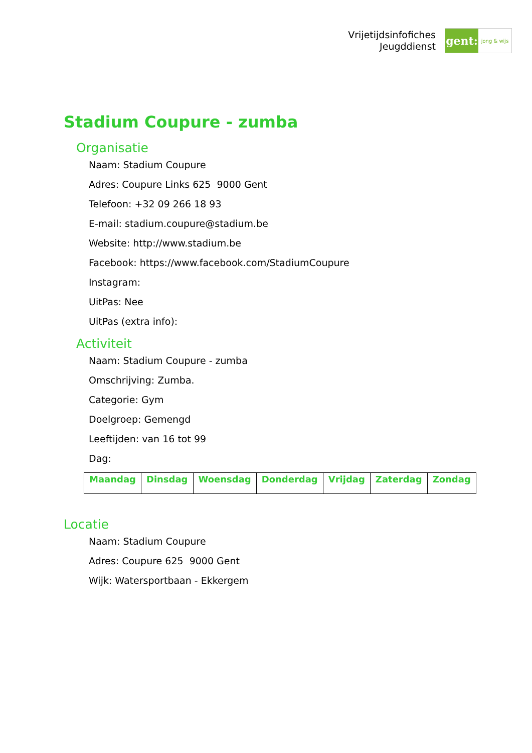Vrijetijdsinfofiches
Jeugddienst
gent:
jong & wijs
Stadium Coupure - zumba
Organisatie
Naam: Stadium Coupure
Adres: Coupure Links 625 9000 Gent
Telefoon: +32 09 266 18 93
E-mail: stadium.coupure@stadium.be
Website: http://www.stadium.be
Facebook: https://www.facebook.com/StadiumCoupure
Instagram:
UitPas: Nee
UitPas (extra info):
Activiteit
Naam: Stadium Coupure - zumba
Omschrijving: Zumba.
Categorie: Gym
Doelgroep: Gemengd
Leeftijden: van 16 tot 99
Dag:
| Maandag | Dinsdag | Woensdag | Donderdag | Vrijdag | Zaterdag | Zondag |
| --- | --- | --- | --- | --- | --- | --- |
Locatie
Naam: Stadium Coupure
Adres: Coupure 625 9000 Gent
Wijk: Watersportbaan - Ekkergem